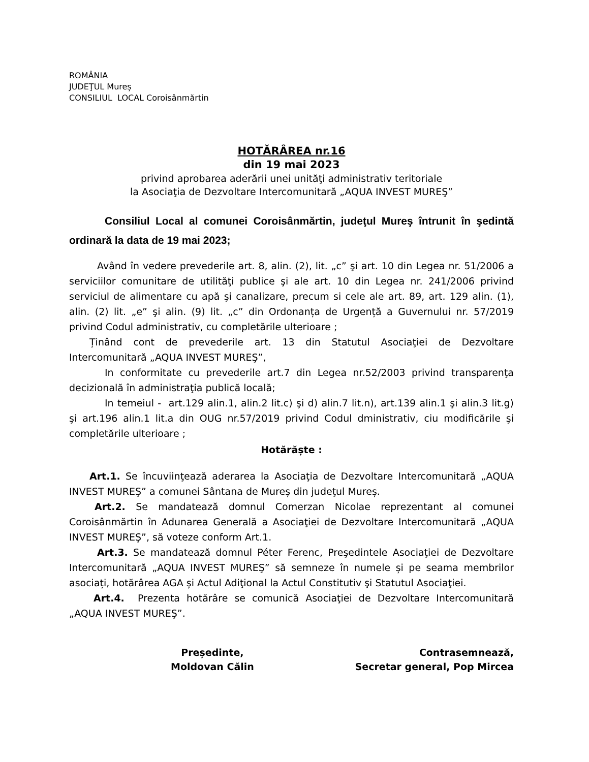ROMÂNIA
JUDEŢUL Mureș
CONSILIUL LOCAL Coroisânmărtin
HOTĂRÂREA nr.16
din 19 mai 2023
privind aprobarea aderării unei unităţi administrativ teritoriale
la Asociaţia de Dezvoltare Intercomunitară „AQUA INVEST MUREŞ”
Consiliul Local al comunei Coroisânmărtin, judeţul Mureş întrunit în şedintă ordinară la data de 19 mai 2023;
Având în vedere prevederile art. 8, alin. (2), lit. „c” şi art. 10 din Legea nr. 51/2006 a serviciilor comunitare de utilităţi publice şi ale art. 10 din Legea nr. 241/2006 privind serviciul de alimentare cu apă şi canalizare, precum si cele ale art. 89, art. 129 alin. (1), alin. (2) lit. „e” şi alin. (9) lit. „c” din Ordonanța de Urgență a Guvernului nr. 57/2019 privind Codul administrativ, cu completările ulterioare ;
Ținând cont de prevederile art. 13 din Statutul Asociaţiei de Dezvoltare Intercomunitară „AQUA INVEST MUREŞ”,
In conformitate cu prevederile art.7 din Legea nr.52/2003 privind transparenţa decizională în administraţia publică locală;
In temeiul - art.129 alin.1, alin.2 lit.c) şi d) alin.7 lit.n), art.139 alin.1 şi alin.3 lit.g) şi art.196 alin.1 lit.a din OUG nr.57/2019 privind Codul dministrativ, ciu modificările şi completările ulterioare ;
Hotărăște :
Art.1. Se încuviinţează aderarea la Asociaţia de Dezvoltare Intercomunitară „AQUA INVEST MUREŞ” a comunei Sântana de Mureș din judeţul Mureș.
Art.2. Se mandatează domnul Comerzan Nicolae reprezentant al comunei Coroisânmărtin în Adunarea Generală a Asociaţiei de Dezvoltare Intercomunitară „AQUA INVEST MUREŞ”, să voteze conform Art.1.
Art.3. Se mandatează domnul Péter Ferenc, Preşedintele Asociaţiei de Dezvoltare Intercomunitară „AQUA INVEST MUREŞ” să semneze în numele și pe seama membrilor asociați, hotărârea AGA și Actul Adiţional la Actul Constitutiv şi Statutul Asociaţiei.
Art.4. Prezenta hotărâre se comunică Asociaţiei de Dezvoltare Intercomunitară „AQUA INVEST MUREŞ”.
Președinte,
Moldovan Călin
Contrasemnează,
Secretar general, Pop Mircea